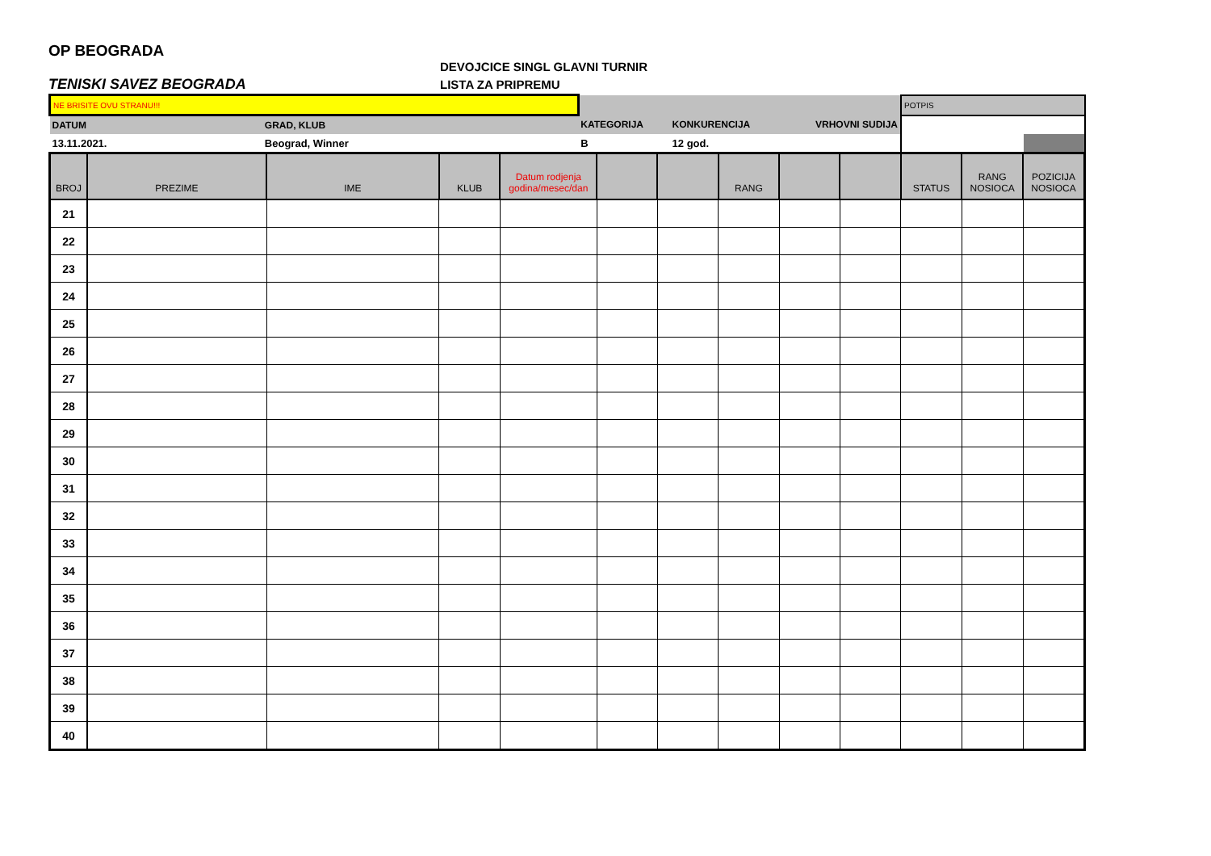OP BEOGRADA
TENISKI SAVEZ BEOGRADA
DEVOJCICE SINGL GLAVNI TURNIR
LISTA ZA PRIPREMU
| NE BRISITE OVU STRANU!!! | | | | | POTPIS |
| DATUM | GRAD, KLUB | KATEGORIJA | KONKURENCIJA | VRHOVNI SUDIJA | |
| 13.11.2021. | Beograd, Winner | B | 12 god. | | |
| BROJ | PREZIME | IME | KLUB | Datum rodjenja godina/mesec/dan | | | RANG | | | STATUS | RANG NOSIOCA | POZICIJA NOSIOCA |
| --- | --- | --- | --- | --- | --- | --- | --- | --- | --- | --- | --- | --- |
| 21 | | | | | | | | | | | | |
| 22 | | | | | | | | | | | | |
| 23 | | | | | | | | | | | | |
| 24 | | | | | | | | | | | | |
| 25 | | | | | | | | | | | | |
| 26 | | | | | | | | | | | | |
| 27 | | | | | | | | | | | | |
| 28 | | | | | | | | | | | | |
| 29 | | | | | | | | | | | | |
| 30 | | | | | | | | | | | | |
| 31 | | | | | | | | | | | | |
| 32 | | | | | | | | | | | | |
| 33 | | | | | | | | | | | | |
| 34 | | | | | | | | | | | | |
| 35 | | | | | | | | | | | | |
| 36 | | | | | | | | | | | | |
| 37 | | | | | | | | | | | | |
| 38 | | | | | | | | | | | | |
| 39 | | | | | | | | | | | | |
| 40 | | | | | | | | | | | | |